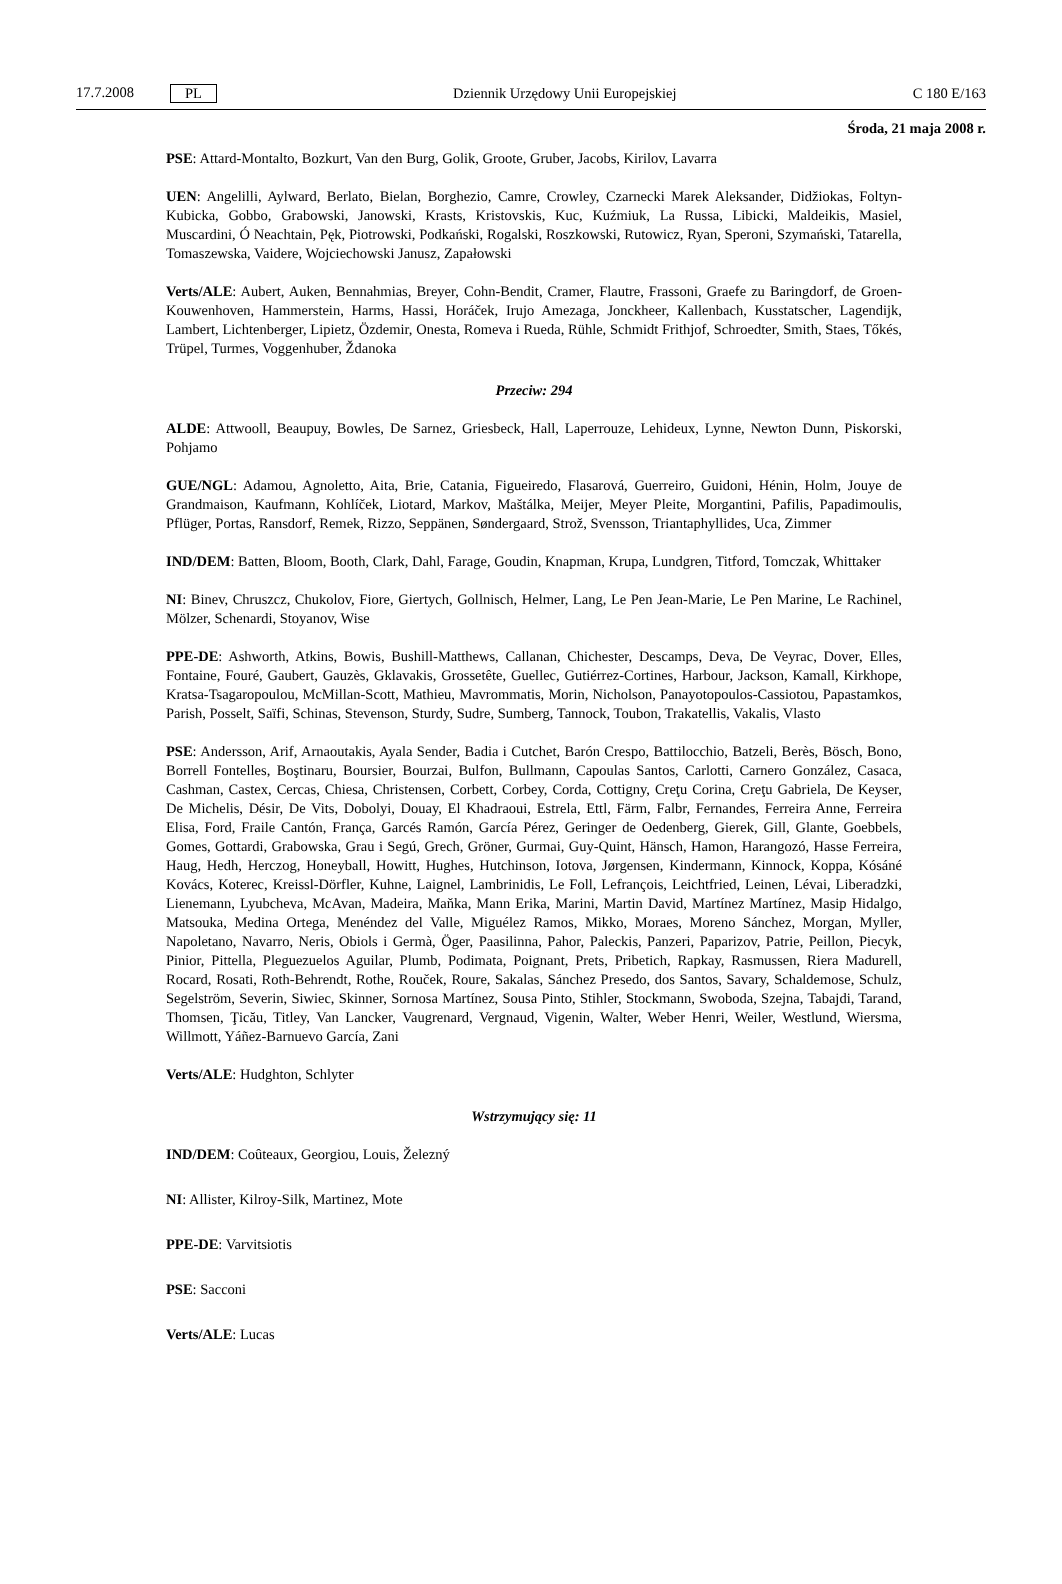17.7.2008 PL
Dziennik Urzędowy Unii Europejskiej C 180 E/163
Środa, 21 maja 2008 r.
PSE: Attard-Montalto, Bozkurt, Van den Burg, Golik, Groote, Gruber, Jacobs, Kirilov, Lavarra
UEN: Angelilli, Aylward, Berlato, Bielan, Borghezio, Camre, Crowley, Czarnecki Marek Aleksander, Didžiokas, Foltyn-Kubicka, Gobbo, Grabowski, Janowski, Krasts, Kristovskis, Kuc, Kuźmiuk, La Russa, Libicki, Maldeikis, Masiel, Muscardini, Ó Neachtain, Pęk, Piotrowski, Podkański, Rogalski, Roszkowski, Rutowicz, Ryan, Speroni, Szymański, Tatarella, Tomaszewska, Vaidere, Wojciechowski Janusz, Zapałowski
Verts/ALE: Aubert, Auken, Bennahmias, Breyer, Cohn-Bendit, Cramer, Flautre, Frassoni, Graefe zu Baringdorf, de Groen-Kouwenhoven, Hammerstein, Harms, Hassi, Horáček, Irujo Amezaga, Jonckheer, Kallenbach, Kusstatscher, Lagendijk, Lambert, Lichtenberger, Lipietz, Özdemir, Onesta, Romeva i Rueda, Rühle, Schmidt Frithjof, Schroedter, Smith, Staes, Tőkés, Trüpel, Turmes, Voggenhuber, Ždanoka
Przeciw: 294
ALDE: Attwooll, Beaupuy, Bowles, De Sarnez, Griesbeck, Hall, Laperrouze, Lehideux, Lynne, Newton Dunn, Piskorski, Pohjamo
GUE/NGL: Adamou, Agnoletto, Aita, Brie, Catania, Figueiredo, Flasarová, Guerreiro, Guidoni, Hénin, Holm, Jouye de Grandmaison, Kaufmann, Kohlíček, Liotard, Markov, Maštálka, Meijer, Meyer Pleite, Morgantini, Pafilis, Papadimoulis, Pflüger, Portas, Ransdorf, Remek, Rizzo, Seppänen, Søndergaard, Strož, Svensson, Triantaphyllides, Uca, Zimmer
IND/DEM: Batten, Bloom, Booth, Clark, Dahl, Farage, Goudin, Knapman, Krupa, Lundgren, Titford, Tomczak, Whittaker
NI: Binev, Chruszcz, Chukolov, Fiore, Giertych, Gollnisch, Helmer, Lang, Le Pen Jean-Marie, Le Pen Marine, Le Rachinel, Mölzer, Schenardi, Stoyanov, Wise
PPE-DE: Ashworth, Atkins, Bowis, Bushill-Matthews, Callanan, Chichester, Descamps, Deva, De Veyrac, Dover, Elles, Fontaine, Fouré, Gaubert, Gauzès, Gklavakis, Grossetête, Guellec, Gutiérrez-Cortines, Harbour, Jackson, Kamall, Kirkhope, Kratsa-Tsagaropoulou, McMillan-Scott, Mathieu, Mavrommatis, Morin, Nicholson, Panayotopoulos-Cassiotou, Papastamkos, Parish, Posselt, Saïfi, Schinas, Stevenson, Sturdy, Sudre, Sumberg, Tannock, Toubon, Trakatellis, Vakalis, Vlasto
PSE: Andersson, Arif, Arnaoutakis, Ayala Sender, Badia i Cutchet, Barón Crespo, Battilocchio, Batzeli, Berès, Bösch, Bono, Borrell Fontelles, Boştinaru, Boursier, Bourzai, Bulfon, Bullmann, Capoulas Santos, Carlotti, Carnero González, Casaca, Cashman, Castex, Cercas, Chiesa, Christensen, Corbett, Corbey, Corda, Cottigny, Creţu Corina, Creţu Gabriela, De Keyser, De Michelis, Désir, De Vits, Dobolyi, Douay, El Khadraoui, Estrela, Ettl, Färm, Falbr, Fernandes, Ferreira Anne, Ferreira Elisa, Ford, Fraile Cantón, França, Garcés Ramón, García Pérez, Geringer de Oedenberg, Gierek, Gill, Glante, Goebbels, Gomes, Gottardi, Grabowska, Grau i Segú, Grech, Gröner, Gurmai, Guy-Quint, Hänsch, Hamon, Harangozó, Hasse Ferreira, Haug, Hedh, Herczog, Honeyball, Howitt, Hughes, Hutchinson, Iotova, Jørgensen, Kindermann, Kinnock, Koppa, Kósáné Kovács, Koterec, Kreissl-Dörfler, Kuhne, Laignel, Lambrinidis, Le Foll, Lefrançois, Leichtfried, Leinen, Lévai, Liberadzki, Lienemann, Lyubcheva, McAvan, Madeira, Maňka, Mann Erika, Marini, Martin David, Martínez Martínez, Masip Hidalgo, Matsouka, Medina Ortega, Menéndez del Valle, Miguélez Ramos, Mikko, Moraes, Moreno Sánchez, Morgan, Myller, Napoletano, Navarro, Neris, Obiols i Germà, Öger, Paasilinna, Pahor, Paleckis, Panzeri, Paparizov, Patrie, Peillon, Piecyk, Pinior, Pittella, Pleguezuelos Aguilar, Plumb, Podimata, Poignant, Prets, Pribetich, Rapkay, Rasmussen, Riera Madurell, Rocard, Rosati, Roth-Behrendt, Rothe, Rouček, Roure, Sakalas, Sánchez Presedo, dos Santos, Savary, Schaldemose, Schulz, Segelström, Severin, Siwiec, Skinner, Sornosa Martínez, Sousa Pinto, Stihler, Stockmann, Swoboda, Szejna, Tabajdi, Tarand, Thomsen, Ţicău, Titley, Van Lancker, Vaugrenard, Vergnaud, Vigenin, Walter, Weber Henri, Weiler, Westlund, Wiersma, Willmott, Yáñez-Barnuevo García, Zani
Verts/ALE: Hudghton, Schlyter
Wstrzymujący się: 11
IND/DEM: Coûteaux, Georgiou, Louis, Železný
NI: Allister, Kilroy-Silk, Martinez, Mote
PPE-DE: Varvitsiotis
PSE: Sacconi
Verts/ALE: Lucas